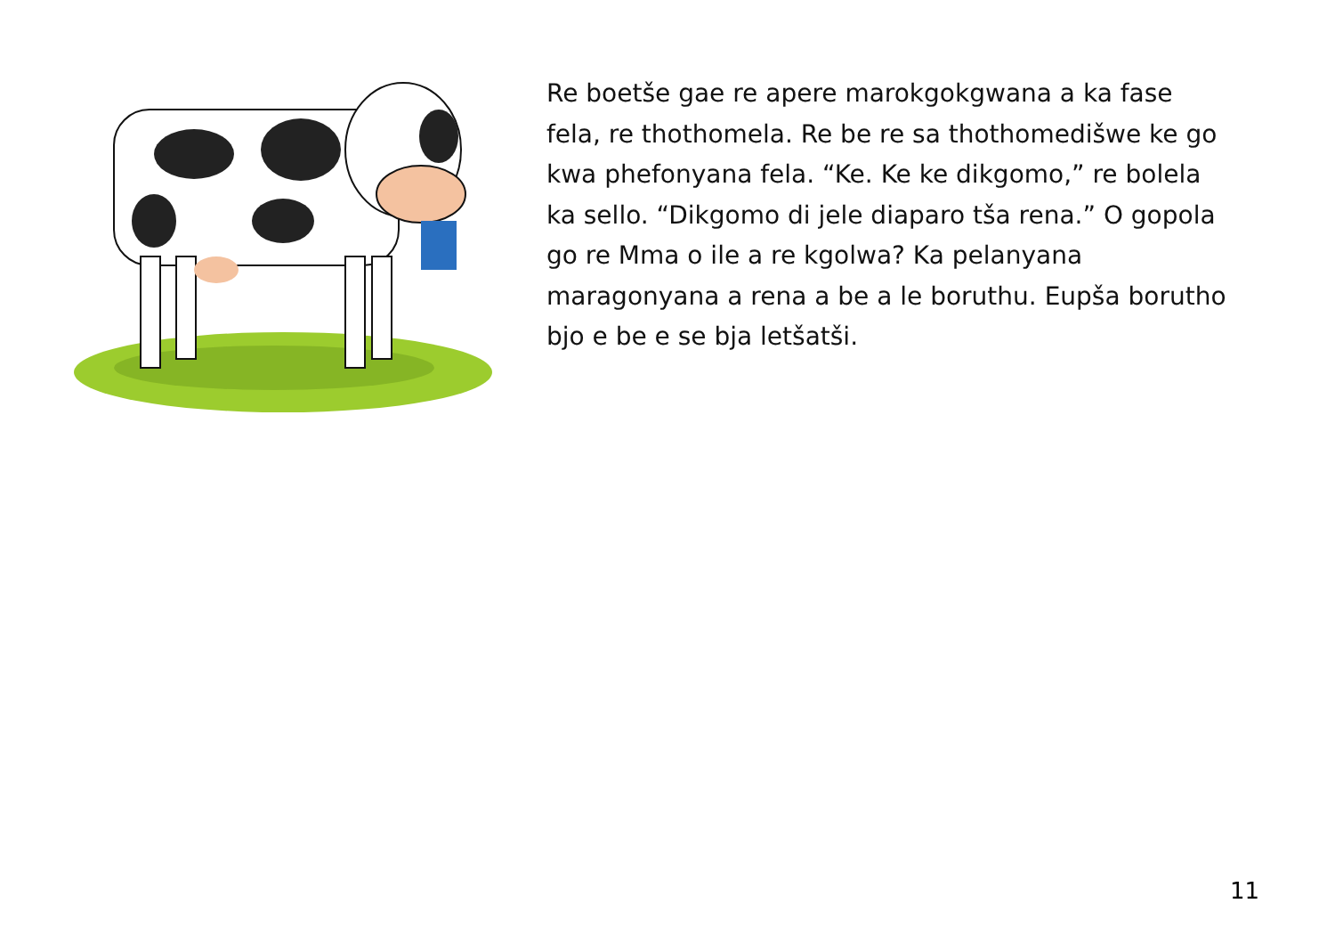Re boetše gae re apere marokgokgwana a ka fase fela, re thothomela. Re be re sa thothomedišwe ke go kwa phefonyana fela. “Ke. Ke ke dikgomo,” re bolela ka sello. “Dikgomo di jele diaparo tša rena.” O gopola go re Mma o ile a re kgolwa? Ka pelanyana maragonyana a rena a be a le boruthu. Eupša borutho bjo e be e se bja letšatši.
11